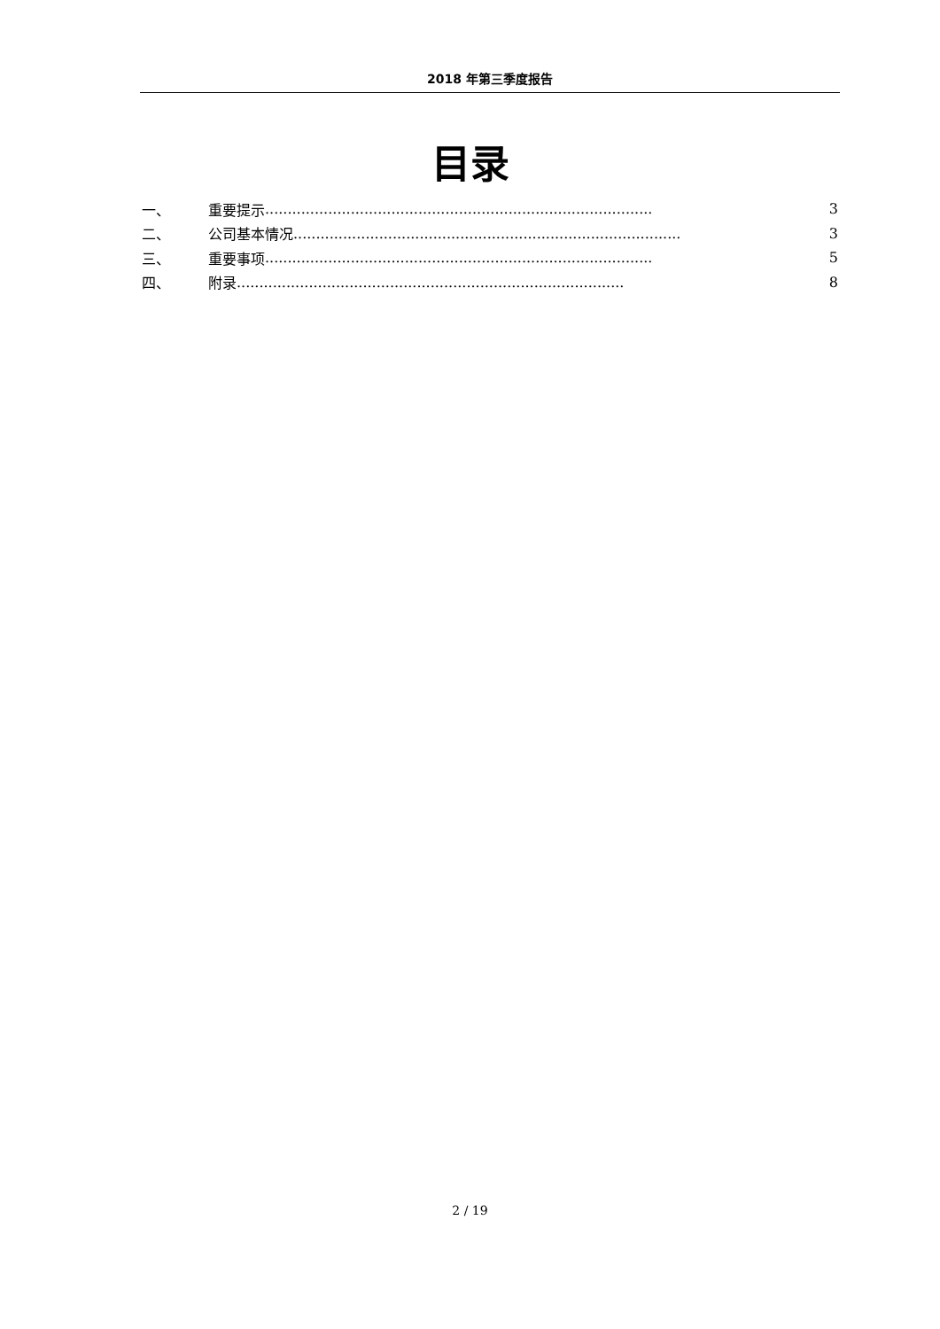2018 年第三季度报告
目录
一、 重要提示...................................................................................... 3
二、 公司基本情况...................................................................................... 3
三、 重要事项...................................................................................... 5
四、 附录...................................................................................... 8
2 / 19